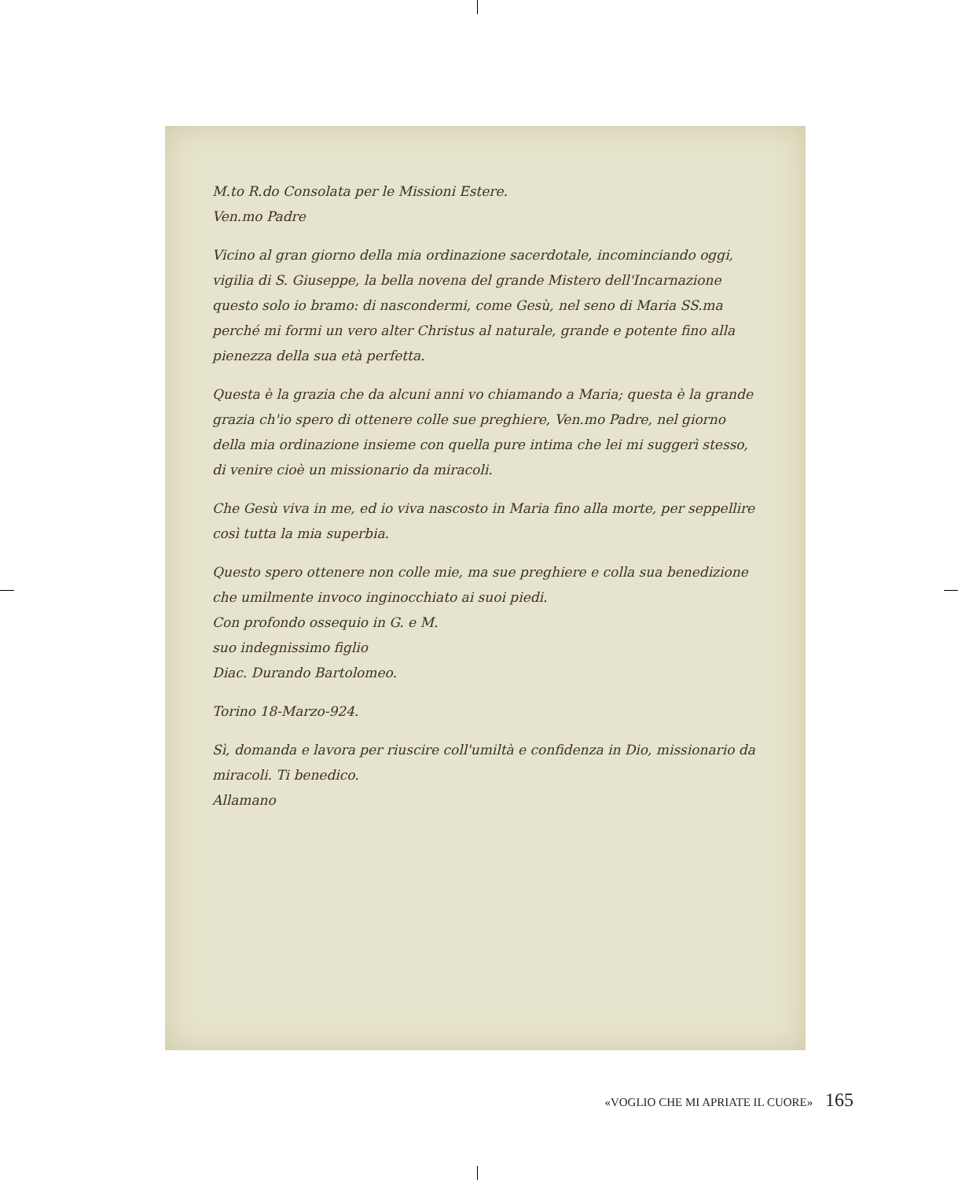M.to R.do Consolata per le Missioni Estere.
Ven.mo Padre
Vicino al gran giorno della mia ordinazione sacerdotale, incominciando oggi, vigilia di S. Giuseppe, la bella novena del grande Mistero dell'Incarnazione questo solo io bramo: di nascondermi, come Gesù, nel seno di Maria SS.ma perché mi formi un vero alter Christus al naturale, grande e potente fino alla pienezza della sua età perfetta.
Questa è la grazia che da alcuni anni vo chiamando a Maria; questa è la grande grazia ch'io spero di ottenere colle sue preghiere, Ven.mo Padre, nel giorno della mia ordinazione insieme con quella pure intima che lei mi suggerì stesso, di venire cioè un missionario da miracoli.
Che Gesù viva in me, ed io viva nascosto in Maria fino alla morte, per seppellire così tutta la mia superbia.
Questo spero ottenere non colle mie, ma sue preghiere e colla sua benedizione che umilmente invoco inginocchiato ai suoi piedi.
Con profondo ossequio in G. e M.
suo indegnissimo figlio
Diac. Durando Bartolomeo.
Torino 18-Marzo-924.
Sì, domanda e lavora per riuscire coll'umiltà e confidenza in Dio, missionario da miracoli. Ti benedico.
Allamano
«VOGLIO CHE MI APRIATE IL CUORE» 165